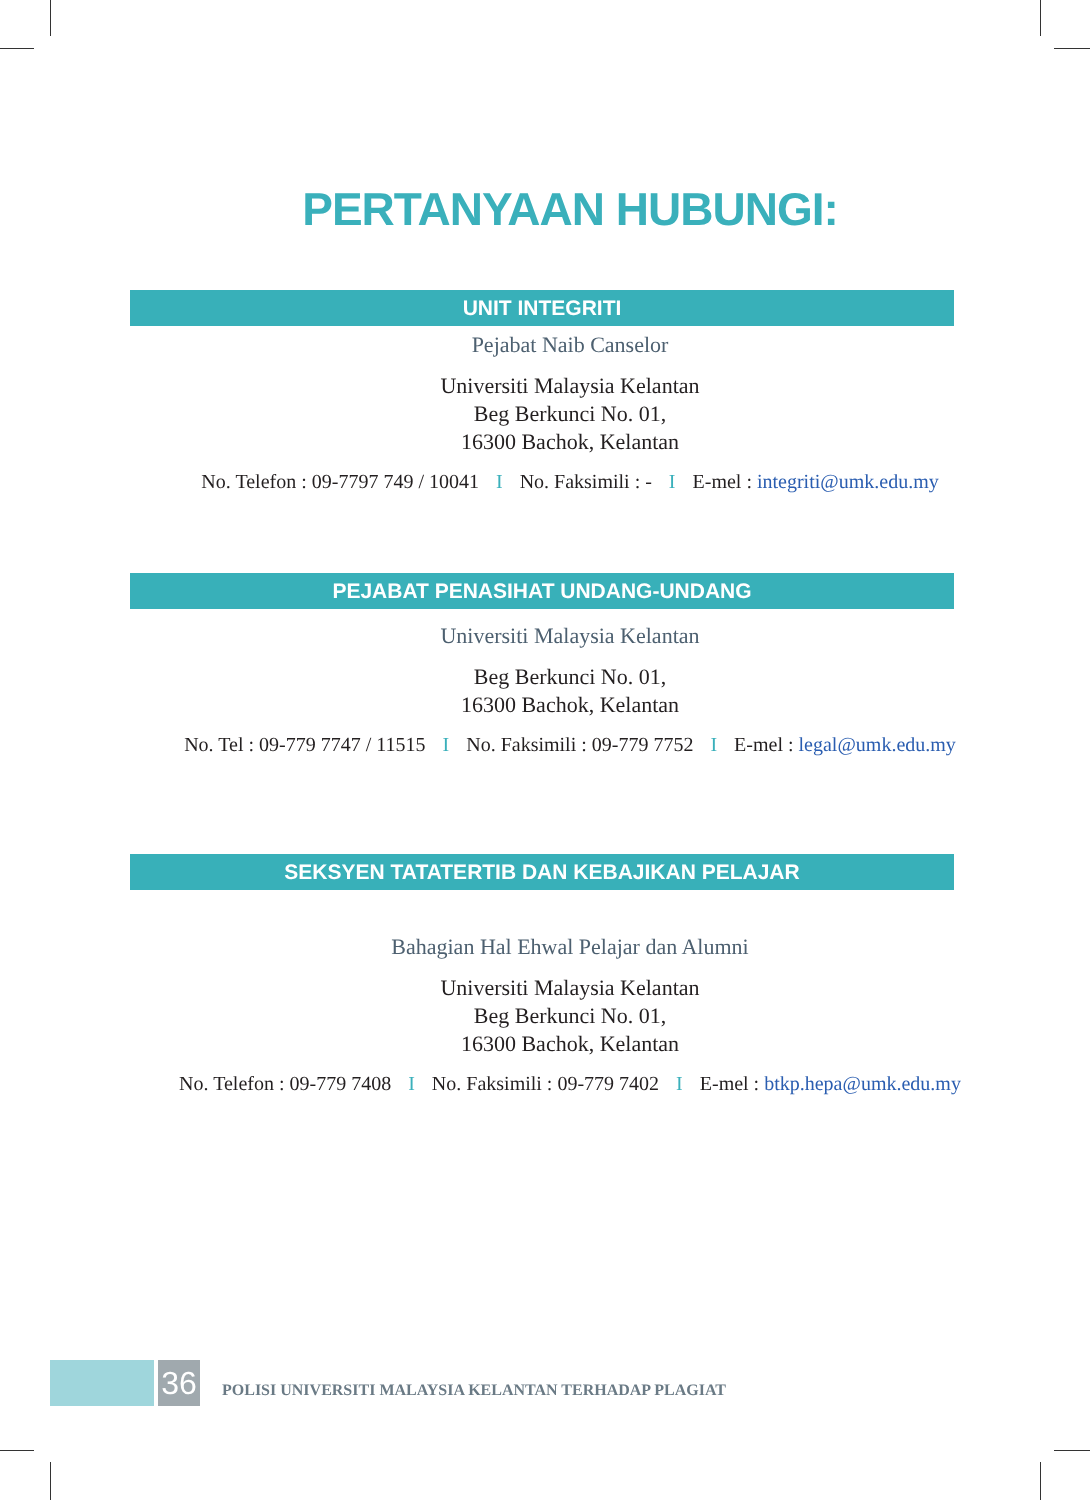PERTANYAAN HUBUNGI:
UNIT INTEGRITI
Pejabat Naib Canselor
Universiti Malaysia Kelantan
Beg Berkunci No. 01,
16300 Bachok, Kelantan
No. Telefon : 09-7797 749 / 10041 I No. Faksimili : - I E-mel : integriti@umk.edu.my
PEJABAT PENASIHAT UNDANG-UNDANG
Universiti Malaysia Kelantan
Beg Berkunci No. 01,
16300 Bachok, Kelantan
No. Tel : 09-779 7747 / 11515 I No. Faksimili : 09-779 7752 I E-mel : legal@umk.edu.my
SEKSYEN TATATERTIB DAN KEBAJIKAN PELAJAR
Bahagian Hal Ehwal Pelajar dan Alumni
Universiti Malaysia Kelantan
Beg Berkunci No. 01,
16300 Bachok, Kelantan
No. Telefon : 09-779 7408 I No. Faksimili : 09-779 7402 I E-mel : btkp.hepa@umk.edu.my
36
POLISI UNIVERSITI MALAYSIA KELANTAN TERHADAP PLAGIAT